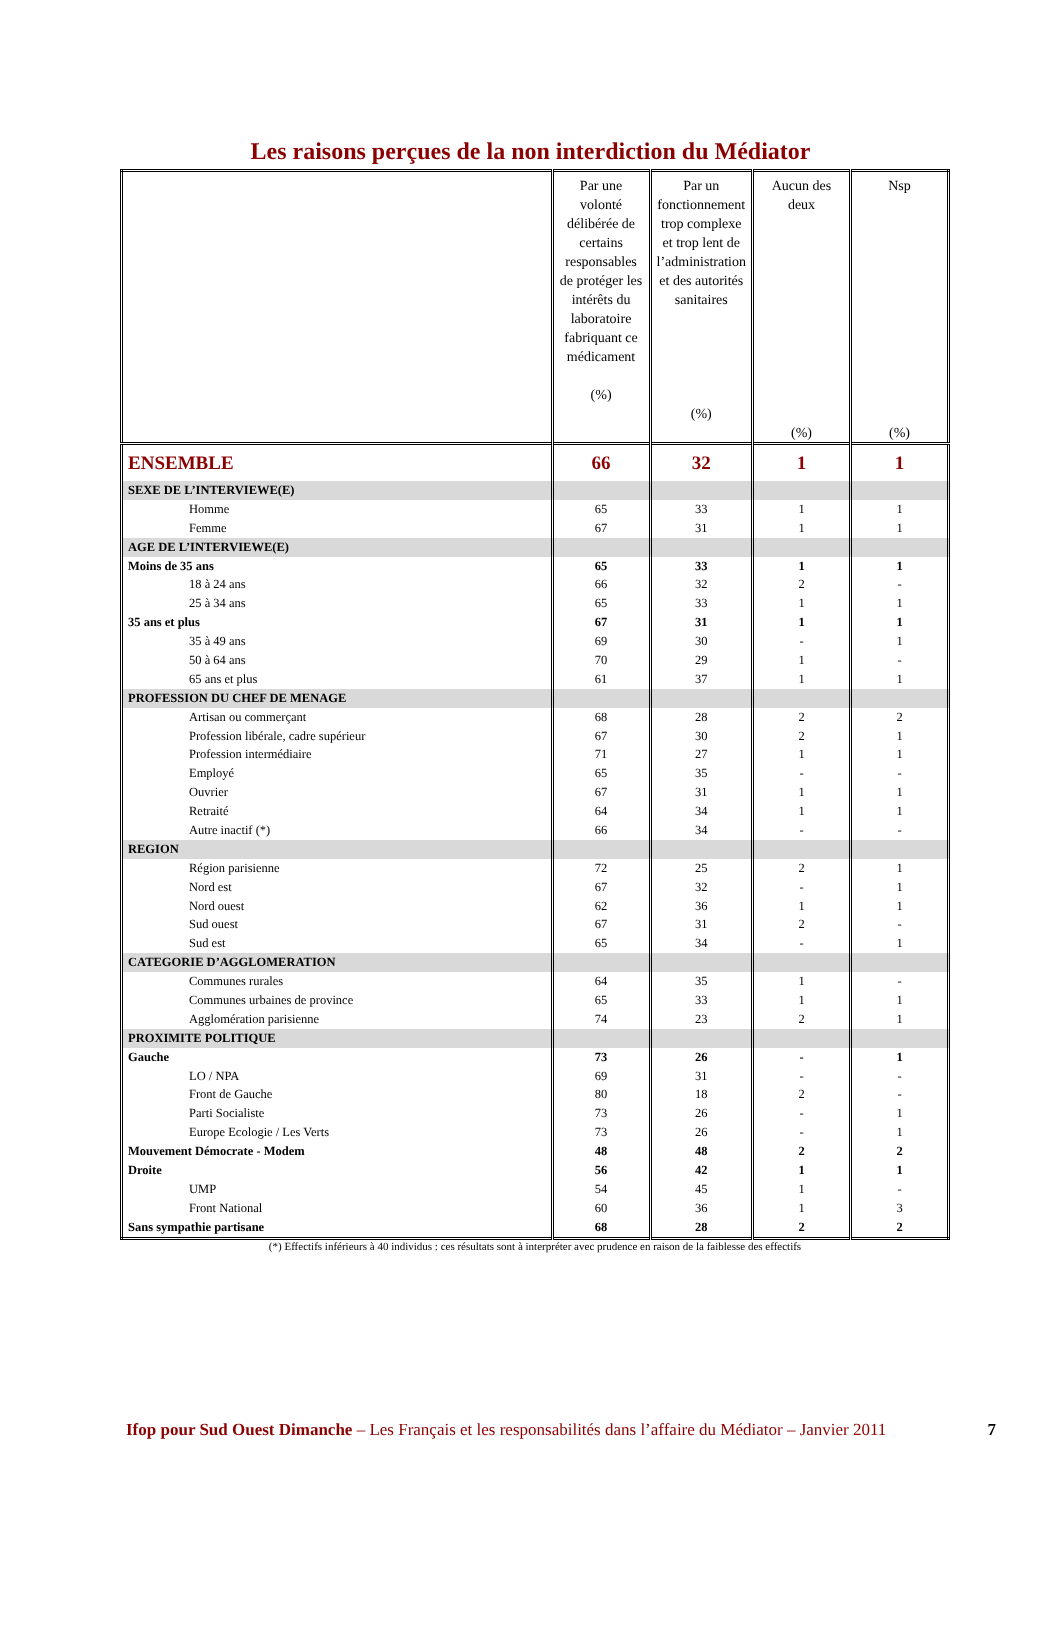Les raisons perçues de la non interdiction du Médiator
| | Par une volonté délibérée de certains responsables de protéger les intérêts du laboratoire fabriquant ce médicament (%) | Par un fonctionnement trop complexe et trop lent de l’administration et des autorités sanitaires (%) | Aucun des deux (%) | Nsp (%) |
| --- | --- | --- | --- | --- |
| ENSEMBLE | 66 | 32 | 1 | 1 |
| SEXE DE L’INTERVIEWE(E) | | | | |
| Homme | 65 | 33 | 1 | 1 |
| Femme | 67 | 31 | 1 | 1 |
| AGE DE L’INTERVIEWE(E) | | | | |
| Moins de 35 ans | 65 | 33 | 1 | 1 |
| 18 à 24 ans | 66 | 32 | 2 | - |
| 25 à 34 ans | 65 | 33 | 1 | 1 |
| 35 ans et plus | 67 | 31 | 1 | 1 |
| 35 à 49 ans | 69 | 30 | - | 1 |
| 50 à 64 ans | 70 | 29 | 1 | - |
| 65 ans et plus | 61 | 37 | 1 | 1 |
| PROFESSION DU CHEF DE MENAGE | | | | |
| Artisan ou commerçant | 68 | 28 | 2 | 2 |
| Profession libérale, cadre supérieur | 67 | 30 | 2 | 1 |
| Profession intermédiaire | 71 | 27 | 1 | 1 |
| Employé | 65 | 35 | - | - |
| Ouvrier | 67 | 31 | 1 | 1 |
| Retraité | 64 | 34 | 1 | 1 |
| Autre inactif (*) | 66 | 34 | - | - |
| REGION | | | | |
| Région parisienne | 72 | 25 | 2 | 1 |
| Nord est | 67 | 32 | - | 1 |
| Nord ouest | 62 | 36 | 1 | 1 |
| Sud ouest | 67 | 31 | 2 | - |
| Sud est | 65 | 34 | - | 1 |
| CATEGORIE D’AGGLOMERATION | | | | |
| Communes rurales | 64 | 35 | 1 | - |
| Communes urbaines de province | 65 | 33 | 1 | 1 |
| Agglomération parisienne | 74 | 23 | 2 | 1 |
| PROXIMITE POLITIQUE | | | | |
| Gauche | 73 | 26 | - | 1 |
| LO / NPA | 69 | 31 | - | - |
| Front de Gauche | 80 | 18 | 2 | - |
| Parti Socialiste | 73 | 26 | - | 1 |
| Europe Ecologie / Les Verts | 73 | 26 | - | 1 |
| Mouvement Démocrate - Modem | 48 | 48 | 2 | 2 |
| Droite | 56 | 42 | 1 | 1 |
| UMP | 54 | 45 | 1 | - |
| Front National | 60 | 36 | 1 | 3 |
| Sans sympathie partisane | 68 | 28 | 2 | 2 |
(*) Effectifs inférieurs à 40 individus : ces résultats sont à interpréter avec prudence en raison de la faiblesse des effectifs
Ifop pour Sud Ouest Dimanche – Les Français et les responsabilités dans l’affaire du Médiator – Janvier 2011 7